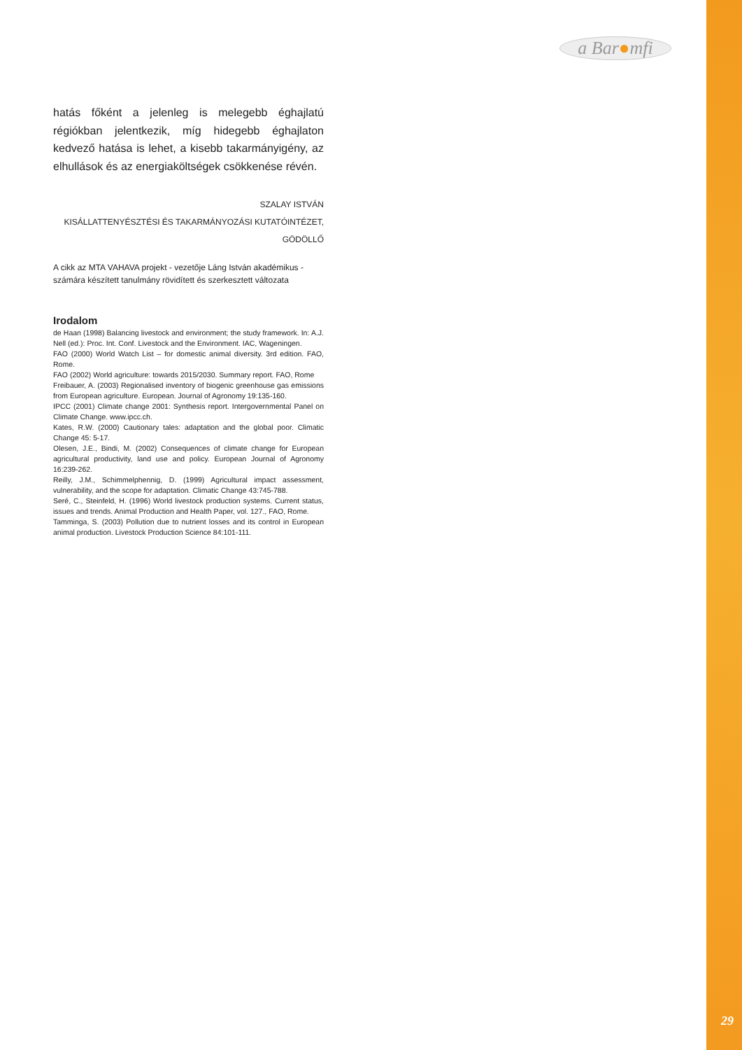a Bar●mfi
hatás főként a jelenleg is melegebb éghajlatú régiókban jelentkezik, míg hidegebb éghajlaton kedvező hatása is lehet, a kisebb takarmányigény, az elhullások és az energiaköltségek csökkenése révén.
SZALAY ISTVÁN
KISÁLLATTENYÉSZTÉSI ÉS TAKARMÁNYOZÁSI KUTATÓINTÉZET, GÖDÖLLŐ
A cikk az MTA VAHAVA projekt - vezetője Láng István akadémikus - számára készített tanulmány rövidített és szerkesztett változata
Irodalom
de Haan (1998) Balancing livestock and environment; the study framework. In: A.J. Nell (ed.): Proc. Int. Conf. Livestock and the Environment. IAC, Wageningen.
FAO (2000) World Watch List – for domestic animal diversity. 3rd edition. FAO, Rome.
FAO (2002) World agriculture: towards 2015/2030. Summary report. FAO, Rome
Freibauer, A. (2003) Regionalised inventory of biogenic greenhouse gas emissions from European agriculture. European. Journal of Agronomy 19:135-160.
IPCC (2001) Climate change 2001: Synthesis report. Intergovernmental Panel on Climate Change. www.ipcc.ch.
Kates, R.W. (2000) Cautionary tales: adaptation and the global poor. Climatic Change 45: 5-17.
Olesen, J.E., Bindi, M. (2002) Consequences of climate change for European agricultural productivity, land use and policy. European Journal of Agronomy 16:239-262.
Reilly, J.M., Schimmelphennig, D. (1999) Agricultural impact assessment, vulnerability, and the scope for adaptation. Climatic Change 43:745-788.
Seré, C., Steinfeld, H. (1996) World livestock production systems. Current status, issues and trends. Animal Production and Health Paper, vol. 127., FAO, Rome.
Tamminga, S. (2003) Pollution due to nutrient losses and its control in European animal production. Livestock Production Science 84:101-111.
29